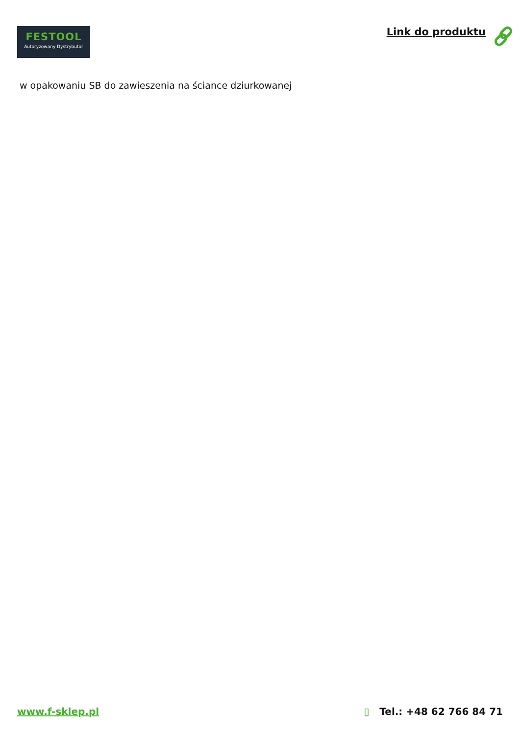FESTOOL
Autoryzowany Dystrybutor
Link do produktu
w opakowaniu SB do zawieszenia na ściance dziurkowanej
www.f-sklep.pl ▯ Tel.: +48 62 766 84 71